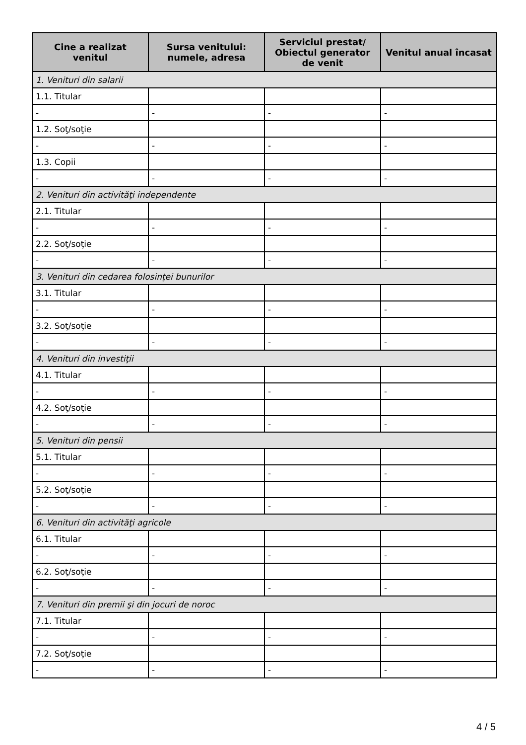| Cine a realizat venitul | Sursa venitului: numele, adresa | Serviciul prestat/ Obiectul generator de venit | Venitul anual încasat |
| --- | --- | --- | --- |
| 1. Venituri din salarii | | | |
| 1.1. Titular | | | |
| - | - | - | - |
| 1.2. Soţ/soţie | | | |
| - | - | - | - |
| 1.3. Copii | | | |
| - | - | - | - |
| 2. Venituri din activităţi independente | | | |
| 2.1. Titular | | | |
| - | - | - | - |
| 2.2. Soţ/soţie | | | |
| - | - | - | - |
| 3. Venituri din cedarea folosinţei bunurilor | | | |
| 3.1. Titular | | | |
| - | - | - | - |
| 3.2. Soţ/soţie | | | |
| - | - | - | - |
| 4. Venituri din investiţii | | | |
| 4.1. Titular | | | |
| - | - | - | - |
| 4.2. Soţ/soţie | | | |
| - | - | - | - |
| 5. Venituri din pensii | | | |
| 5.1. Titular | | | |
| - | - | - | - |
| 5.2. Soţ/soţie | | | |
| - | - | - | - |
| 6. Venituri din activităţi agricole | | | |
| 6.1. Titular | | | |
| - | - | - | - |
| 6.2. Soţ/soţie | | | |
| - | - | - | - |
| 7. Venituri din premii şi din jocuri de noroc | | | |
| 7.1. Titular | | | |
| - | - | - | - |
| 7.2. Soţ/soţie | | | |
| - | - | - | - |
4 / 5